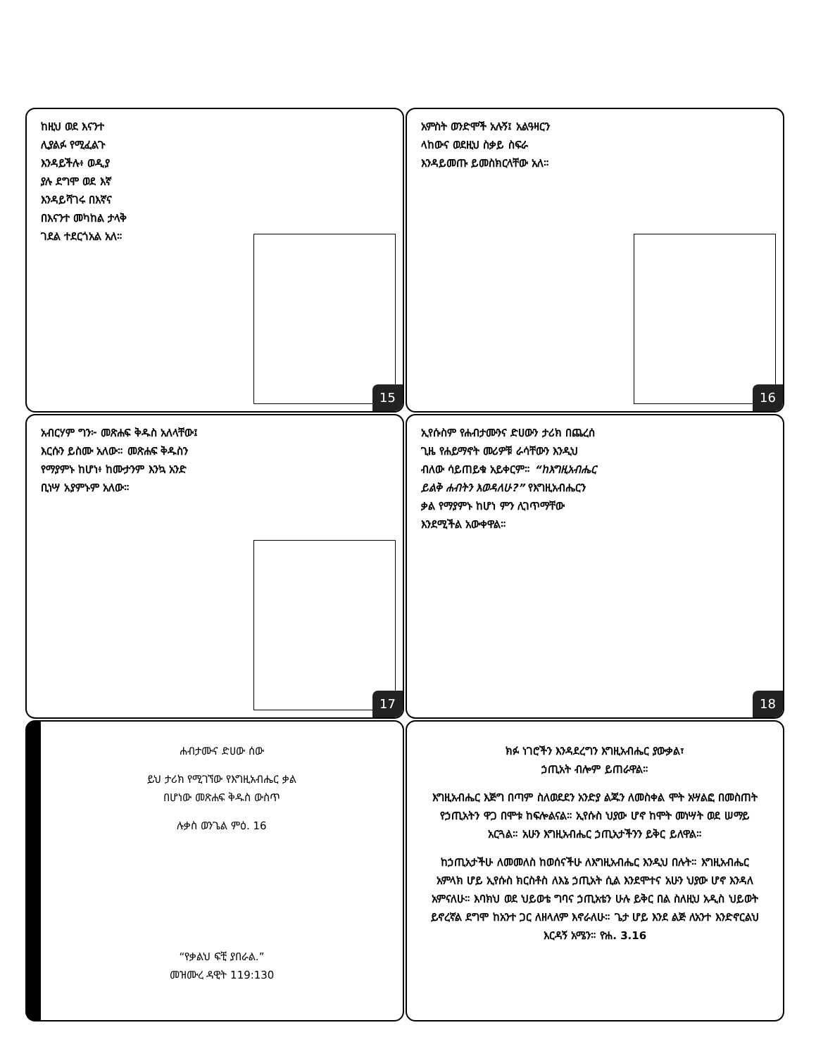ከዚህ ወደ እናንተ
ሊያልፉ የሚፈልጉ
እንዳይችሉ፥ ወዲያ
ያሉ ደግሞ ወደ እኛ
እንዳይሻገሩ በእኛና
በእናንተ መካከል ታላቅ
ገደል ተደርጎአል አለ።
15
አምስት ወንድሞች አሉኝ፤ አልዓዛርን
ላከውና ወደዚህ ስቃይ ስፍራ
እንዳይመጡ ይመስክርላቸው አለ።
16
አብርሃም ግን፦ መጽሐፍ ቅዱስ አለላቸው፤
እርሱን ይስሙ አለው። መጽሐፍ ቅዱስን
የማያምኑ ከሆነ፥ ከሙታንም እንኳ አንድ
ቢነሣ አያምኑም አለው።
17
ኢየሱስም የሐብታሙንና ድሀውን ታሪክ በጨረሰ
ጊዜ የሐይማኖት መሪዎቹ ራሳቸውን እንዲህ
ብለው ሳይጠይቁ አይቀርም። “ከእግዚአብሔር
ይልቅ ሐብትን እወዳለሁ?” የእግዚአብሔርን
ቃል የማያምኑ ከሆነ ምን ሊገጥማቸው
እንደሚችል አውቀዋል።
18
ሐብታሙና ድሀው ሰው
ይህ ታሪክ የሚገኘው የእግዚአብሔር ቃል
በሆነው መጽሐፍ ቅዱስ ውስጥ
ሉቃስ ወንጌል ምዕ. 16
“የቃልህ ፍቺ ያበራል.”
መዝሙረ ዳዊት 119:130
ክፉ ነገሮችን እንዳደረግን እግዚአብሔር ያውቃል፣
ኃጢአት ብሎም ይጠራዋል።
እግዚአብሔር እጅግ በጣም ስለወደደን አንድያ ልጁን ለመስቀል ሞት አሣልፎ በመስጠት የኃጢአትን ዋጋ በሞቱ ከፍሎልናል። ኢየሱስ ህያው ሆኖ ከሞት መነሣት ወደ ሠማይ አርጓል። አሁን እግዚአብሔር ኃጢአታችንን ይቅር ይለዋል።
ከኃጢአታችሁ ለመመለስ ከወሰናችሁ ለእግዚአብሔር እንዲህ በሉት። እግዚአብሔር አምላክ ሆይ ኢየሱስ ክርስቶስ ለእኔ ኃጢአት ሲል እንደሞተና አሁን ህያው ሆኖ እንዳለ አምናለሁ። እባክህ ወደ ህይወቴ ግባና ኃጢአቴን ሁሉ ይቅር በል ስለዚህ አዲስ ህይወት ይኖረኛል ደግሞ ከአንተ ጋር ለዘላለም እኖራለሁ። ጌታ ሆይ እንደ ልጅ ለአንተ እንድኖርልህ እርዳኝ አሜን። ዮሐ. 3.16